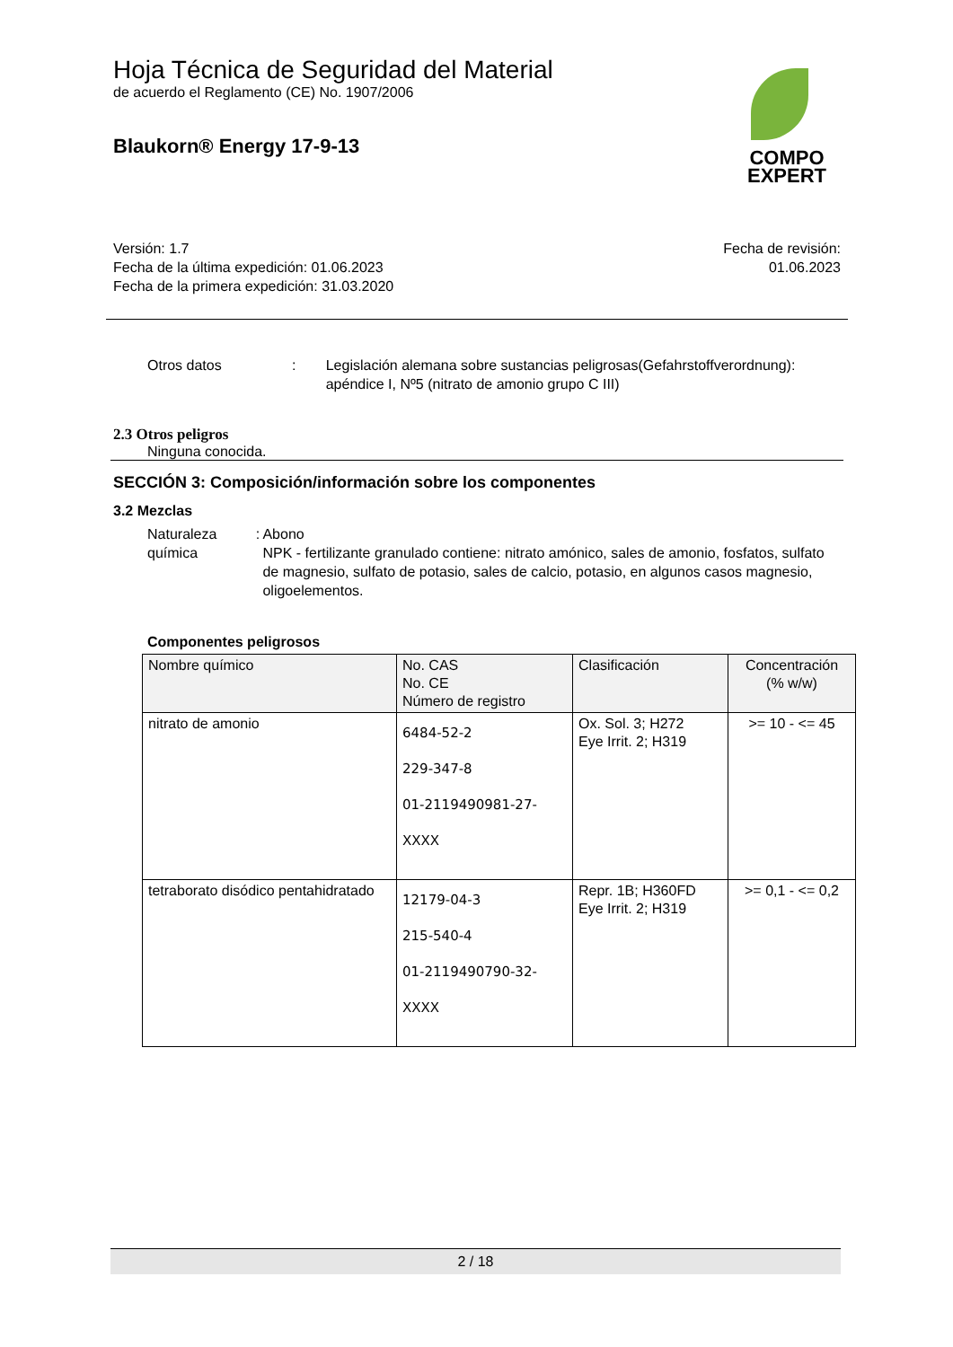Hoja Técnica de Seguridad del Material
de acuerdo el Reglamento (CE) No. 1907/2006
Blaukorn® Energy 17-9-13
COMPO
EXPERT
Versión: 1.7
Fecha de la última expedición: 01.06.2023
Fecha de la primera expedición: 31.03.2020
Fecha de revisión:
01.06.2023
Otros datos : Legislación alemana sobre sustancias peligrosas(Gefahrstoffverordnung): apéndice I, Nº5 (nitrato de amonio grupo C III)
2.3 Otros peligros
Ninguna conocida.
SECCIÓN 3: Composición/información sobre los componentes
3.2 Mezclas
Naturaleza química : Abono
NPK - fertilizante granulado contiene: nitrato amónico, sales de amonio, fosfatos, sulfato de magnesio, sulfato de potasio, sales de calcio, potasio, en algunos casos magnesio, oligoelementos.
Componentes peligrosos
| Nombre químico | No. CAS No. CE Número de registro | Clasificación | Concentración (% w/w) |
| --- | --- | --- | --- |
| nitrato de amonio | 6484-52-2 229-347-8 01-2119490981-27- XXXX | Ox. Sol. 3; H272 Eye Irrit. 2; H319 | >= 10 - <= 45 |
| tetraborato disódico pentahidratado | 12179-04-3 215-540-4 01-2119490790-32- XXXX | Repr. 1B; H360FD Eye Irrit. 2; H319 | >= 0,1 - <= 0,2 |
2 / 18